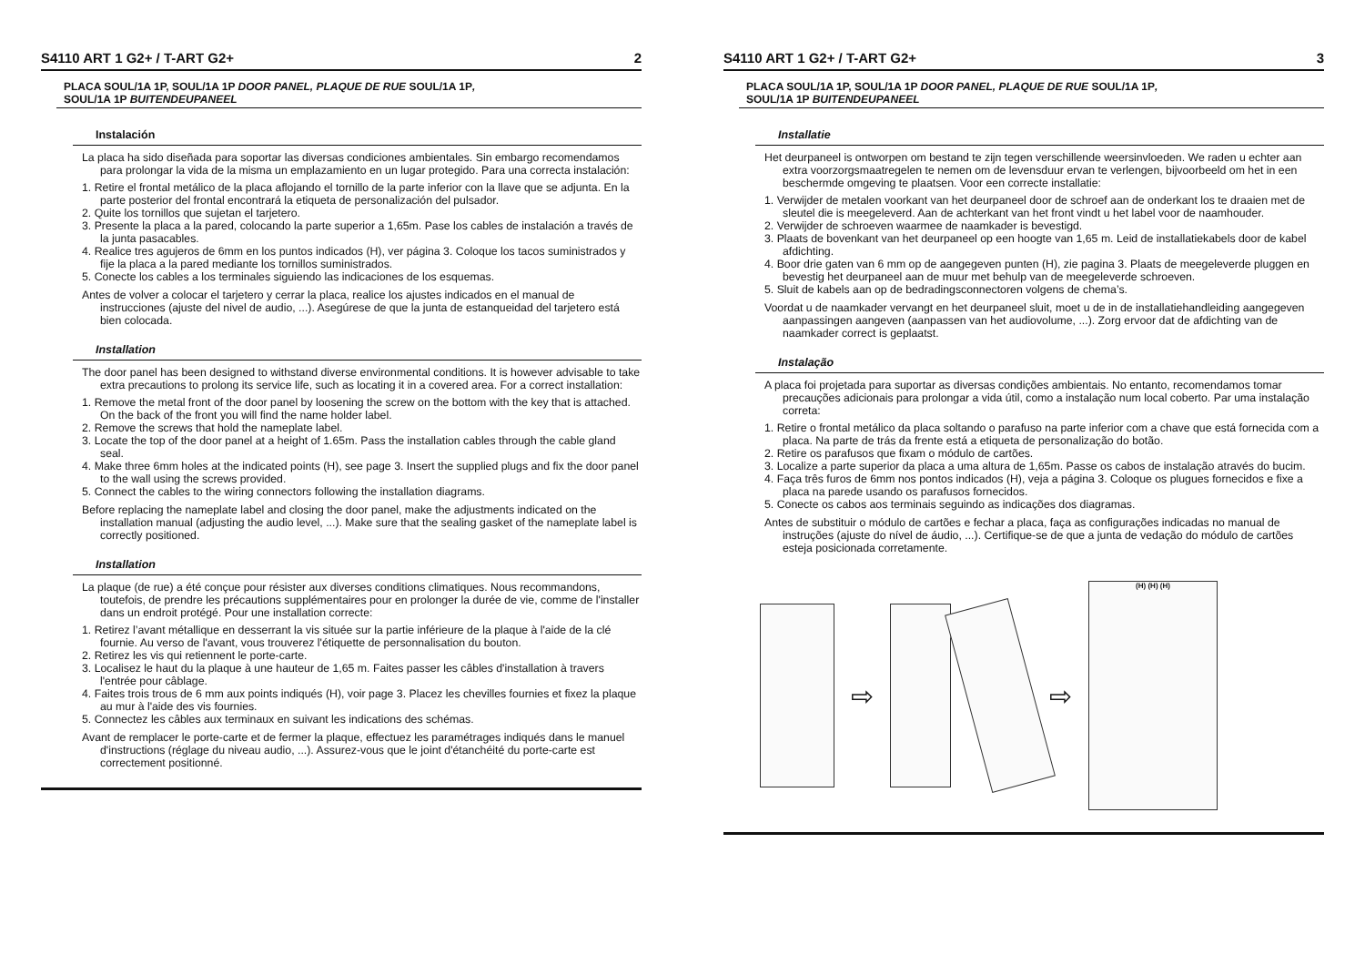S4110 ART 1 G2+ / T-ART G2+ 2
PLACA SOUL/1A 1P, SOUL/1A 1P DOOR PANEL, PLAQUE DE RUE SOUL/1A 1P,
SOUL/1A 1P BUITENDEUPANEEL
Instalación
La placa ha sido diseñada para soportar las diversas condiciones ambientales. Sin embargo recomendamos para prolongar la vida de la misma un emplazamiento en un lugar protegido. Para una correcta instalación:
1. Retire el frontal metálico de la placa aflojando el tornillo de la parte inferior con la llave que se adjunta. En la parte posterior del frontal encontrará la etiqueta de personalización del pulsador.
2. Quite los tornillos que sujetan el tarjetero.
3. Presente la placa a la pared, colocando la parte superior a 1,65m. Pase los cables de instalación a través de la junta pasacables.
4. Realice tres agujeros de 6mm en los puntos indicados (H), ver página 3. Coloque los tacos suministrados y fije la placa a la pared mediante los tornillos suministrados.
5. Conecte los cables a los terminales siguiendo las indicaciones de los esquemas.
Antes de volver a colocar el tarjetero y cerrar la placa, realice los ajustes indicados en el manual de instrucciones (ajuste del nivel de audio, ...). Asegúrese de que la junta de estanqueidad del tarjetero está bien colocada.
Installation
The door panel has been designed to withstand diverse environmental conditions. It is however advisable to take extra precautions to prolong its service life, such as locating it in a covered area. For a correct installation:
1. Remove the metal front of the door panel by loosening the screw on the bottom with the key that is attached. On the back of the front you will find the name holder label.
2. Remove the screws that hold the nameplate label.
3. Locate the top of the door panel at a height of 1.65m. Pass the installation cables through the cable gland seal.
4. Make three 6mm holes at the indicated points (H), see page 3. Insert the supplied plugs and fix the door panel to the wall using the screws provided.
5. Connect the cables to the wiring connectors following the installation diagrams.
Before replacing the nameplate label and closing the door panel, make the adjustments indicated on the installation manual (adjusting the audio level, ...). Make sure that the sealing gasket of the nameplate label is correctly positioned.
Installation
La plaque (de rue) a été conçue pour résister aux diverses conditions climatiques. Nous recommandons, toutefois, de prendre les précautions supplémentaires pour en prolonger la durée de vie, comme de l'installer dans un endroit protégé. Pour une installation correcte:
1. Retirez l’avant métallique en desserrant la vis située sur la partie inférieure de la plaque à l'aide de la clé fournie. Au verso de l'avant, vous trouverez l'étiquette de personnalisation du bouton.
2. Retirez les vis qui retiennent le porte-carte.
3. Localisez le haut du la plaque à une hauteur de 1,65 m. Faites passer les câbles d'installation à travers l'entrée pour câblage.
4. Faites trois trous de 6 mm aux points indiqués (H), voir page 3. Placez les chevilles fournies et fixez la plaque au mur à l'aide des vis fournies.
5. Connectez les câbles aux terminaux en suivant les indications des schémas.
Avant de remplacer le porte-carte et de fermer la plaque, effectuez les paramétrages indiqués dans le manuel d'instructions (réglage du niveau audio, ...). Assurez-vous que le joint d'étanchéité du porte-carte est correctement positionné.
S4110 ART 1 G2+ / T-ART G2+ 3
PLACA SOUL/1A 1P, SOUL/1A 1P DOOR PANEL, PLAQUE DE RUE SOUL/1A 1P,
SOUL/1A 1P BUITENDEUPANEEL
Installatie
Het deurpaneel is ontworpen om bestand te zijn tegen verschillende weersinvloeden. We raden u echter aan extra voorzorgsmaatregelen te nemen om de levensduur ervan te verlengen, bijvoorbeeld om het in een beschermde omgeving te plaatsen. Voor een correcte installatie:
1. Verwijder de metalen voorkant van het deurpaneel door de schroef aan de onderkant los te draaien met de sleutel die is meegeleverd. Aan de achterkant van het front vindt u het label voor de naamhouder.
2. Verwijder de schroeven waarmee de naamkader is bevestigd.
3. Plaats de bovenkant van het deurpaneel op een hoogte van 1,65 m. Leid de installatiekabels door de kabel afdichting.
4. Boor drie gaten van 6 mm op de aangegeven punten (H), zie pagina 3. Plaats de meegeleverde pluggen en bevestig het deurpaneel aan de muur met behulp van de meegeleverde schroeven.
5. Sluit de kabels aan op de bedradingsconnectoren volgens de chema’s.
Voordat u de naamkader vervangt en het deurpaneel sluit, moet u de in de installatiehandleiding aangegeven aanpassingen aangeven (aanpassen van het audiovolume, ...). Zorg ervoor dat de afdichting van de naamkader correct is geplaatst.
Instalação
A placa foi projetada para suportar as diversas condições ambientais. No entanto, recomendamos tomar precauções adicionais para prolongar a vida útil, como a instalação num local coberto. Par uma instalação correta:
1. Retire o frontal metálico da placa soltando o parafuso na parte inferior com a chave que está fornecida com a placa. Na parte de trás da frente está a etiqueta de personalização do botão.
2. Retire os parafusos que fixam o módulo de cartões.
3. Localize a parte superior da placa a uma altura de 1,65m. Passe os cabos de instalação através do bucim.
4. Faça três furos de 6mm nos pontos indicados (H), veja a página 3. Coloque os plugues fornecidos e fixe a placa na parede usando os parafusos fornecidos.
5. Conecte os cabos aos terminais seguindo as indicações dos diagramas.
Antes de substituir o módulo de cartões e fechar a placa, faça as configurações indicadas no manual de instruções (ajuste do nível de áudio, ...). Certifique-se de que a junta de vedação do módulo de cartões esteja posicionada corretamente.
⇨ ⇨
(H) (H) (H)